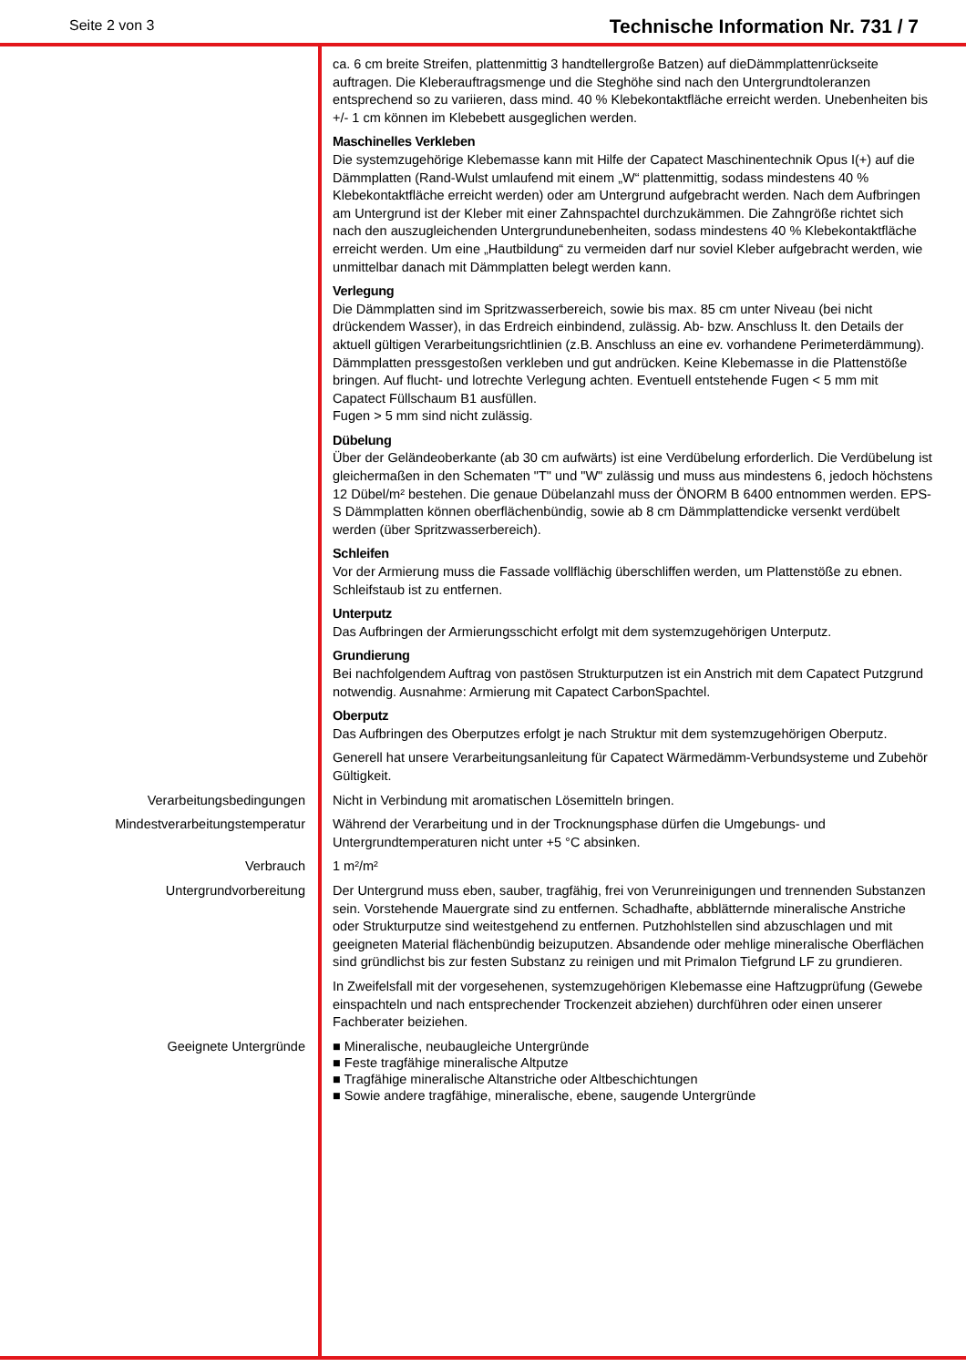Seite 2 von 3 Technische Information Nr. 731 / 7
ca. 6 cm breite Streifen, plattenmittig 3 handtellergroße Batzen) auf dieDämmplattenrückseite auftragen. Die Kleberauftragsmenge und die Steghöhe sind nach den Untergrundtoleranzen entsprechend so zu variieren, dass mind. 40 % Klebekontaktfläche erreicht werden. Unebenheiten bis +/- 1 cm können im Klebebett ausgeglichen werden.
Maschinelles Verkleben
Die systemzugehörige Klebemasse kann mit Hilfe der Capatect Maschinentechnik Opus I(+) auf die Dämmplatten (Rand-Wulst umlaufend mit einem „W“ plattenmittig, sodass mindestens 40 % Klebekontaktfläche erreicht werden) oder am Untergrund aufgebracht werden. Nach dem Aufbringen am Untergrund ist der Kleber mit einer Zahnspachtel durchzukämmen. Die Zahngröße richtet sich nach den auszugleichenden Untergrundunebenheiten, sodass mindestens 40 % Klebekontaktfläche erreicht werden. Um eine „Hautbildung“ zu vermeiden darf nur soviel Kleber aufgebracht werden, wie unmittelbar danach mit Dämmplatten belegt werden kann.
Verlegung
Die Dämmplatten sind im Spritzwasserbereich, sowie bis max. 85 cm unter Niveau (bei nicht drückendem Wasser), in das Erdreich einbindend, zulässig. Ab- bzw. Anschluss lt. den Details der aktuell gültigen Verarbeitungsrichtlinien (z.B. Anschluss an eine ev. vorhandene Perimeterdämmung). Dämmplatten pressgestoßen verkleben und gut andrücken. Keine Klebemasse in die Plattenstöße bringen. Auf flucht- und lotrechte Verlegung achten. Eventuell entstehende Fugen < 5 mm mit Capatect Füllschaum B1 ausfüllen.
Fugen > 5 mm sind nicht zulässig.
Dübelung
Über der Geländeoberkante (ab 30 cm aufwärts) ist eine Verdübelung erforderlich. Die Verdübelung ist gleichermaßen in den Schematen "T" und "W" zulässig und muss aus mindestens 6, jedoch höchstens 12 Dübel/m² bestehen. Die genaue Dübelanzahl muss der ÖNORM B 6400 entnommen werden. EPS-S Dämmplatten können oberflächenbündig, sowie ab 8 cm Dämmplattendicke versenkt verdübelt werden (über Spritzwasserbereich).
Schleifen
Vor der Armierung muss die Fassade vollflächig überschliffen werden, um Plattenstöße zu ebnen. Schleifstaub ist zu entfernen.
Unterputz
Das Aufbringen der Armierungsschicht erfolgt mit dem systemzugehörigen Unterputz.
Grundierung
Bei nachfolgendem Auftrag von pastösen Strukturputzen ist ein Anstrich mit dem Capatect Putzgrund notwendig. Ausnahme: Armierung mit Capatect CarbonSpachtel.
Oberputz
Das Aufbringen des Oberputzes erfolgt je nach Struktur mit dem systemzugehörigen Oberputz.
Generell hat unsere Verarbeitungsanleitung für Capatect Wärmedämm-Verbundsysteme und Zubehör Gültigkeit.
Verarbeitungsbedingungen Nicht in Verbindung mit aromatischen Lösemitteln bringen.
Mindestverarbeitungstemperatur Während der Verarbeitung und in der Trocknungsphase dürfen die Umgebungs- und Untergrundtemperaturen nicht unter +5 °C absinken.
Verbrauch 1 m²/m²
Untergrundvorbereitung Der Untergrund muss eben, sauber, tragfähig, frei von Verunreinigungen und trennenden Substanzen sein. Vorstehende Mauergrate sind zu entfernen. Schadhafte, abblätternde mineralische Anstriche oder Strukturputze sind weitestgehend zu entfernen. Putzhohlstellen sind abzuschlagen und mit geeigneten Material flächenbündig beizuputzen. Absandende oder mehlige mineralische Oberflächen sind gründlichst bis zur festen Substanz zu reinigen und mit Primalon Tiefgrund LF zu grundieren.
In Zweifelsfall mit der vorgesehenen, systemzugehörigen Klebemasse eine Haftzugprüfung (Gewebe einspachteln und nach entsprechender Trockenzeit abziehen) durchführen oder einen unserer Fachberater beiziehen.
Geeignete Untergründe
■ Mineralische, neubaugleiche Untergründe
■ Feste tragfähige mineralische Altputze
■ Tragfähige mineralische Altanstriche oder Altbeschichtungen
■ Sowie andere tragfähige, mineralische, ebene, saugende Untergründe